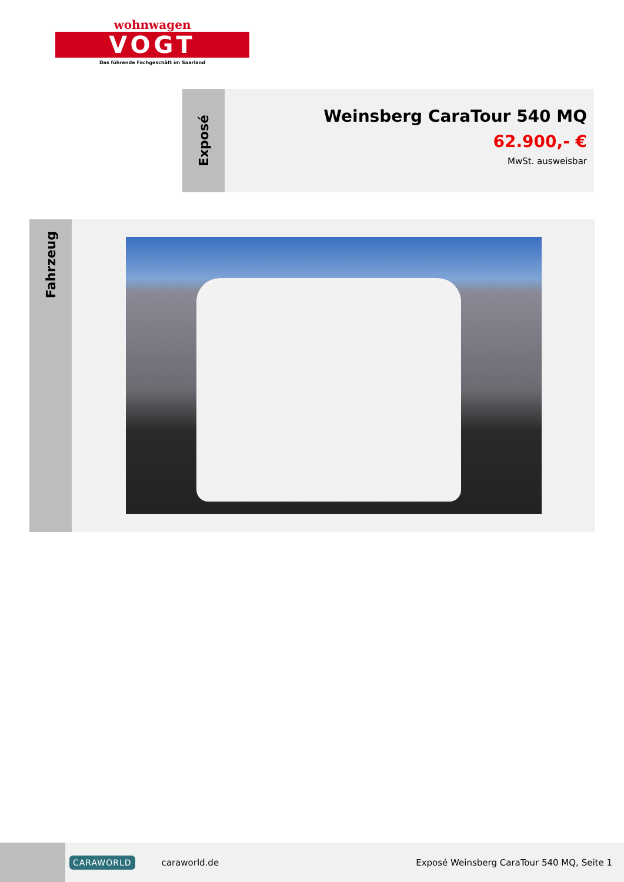wohnwagen
VOGT
Das führende Fachgeschäft im Saarland
Exposé
Weinsberg CaraTour 540 MQ
62.900,- €
MwSt. ausweisbar
Fahrzeug
CARAWORLD caraworld.de Exposé Weinsberg CaraTour 540 MQ, Seite 1